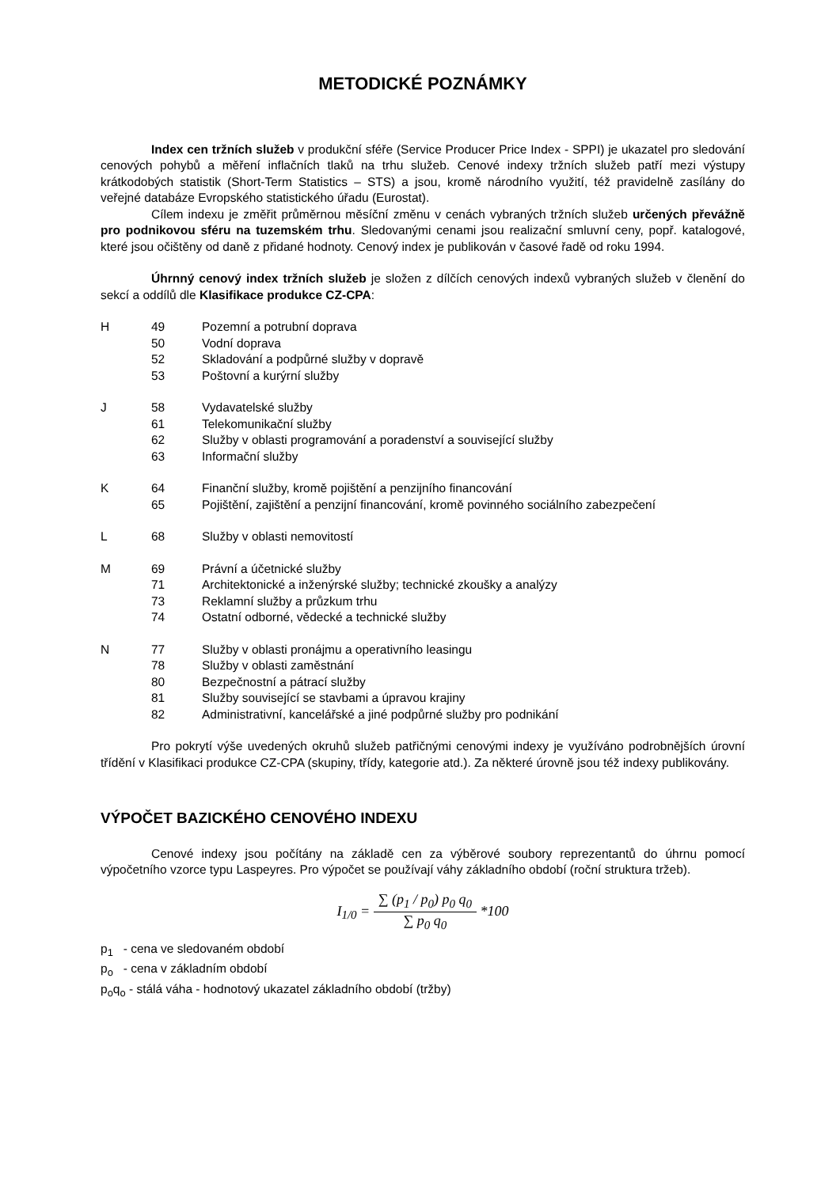METODICKÉ POZNÁMKY
Index cen tržních služeb v produkční sféře (Service Producer Price Index - SPPI) je ukazatel pro sledování cenových pohybů a měření inflačních tlaků na trhu služeb. Cenové indexy tržních služeb patří mezi výstupy krátkodobých statistik (Short-Term Statistics – STS) a jsou, kromě národního využití, též pravidelně zasílány do veřejné databáze Evropského statistického úřadu (Eurostat).
Cílem indexu je změřit průměrnou měsíční změnu v cenách vybraných tržních služeb určených převážně pro podnikovou sféru na tuzemském trhu. Sledovanými cenami jsou realizační smluvní ceny, popř. katalogové, které jsou očištěny od daně z přidané hodnoty. Cenový index je publikován v časové řadě od roku 1994.
Úhrnný cenový index tržních služeb je složen z dílčích cenových indexů vybraných služeb v členění do sekcí a oddílů dle Klasifikace produkce CZ-CPA:
| H | 49 | Pozemní a potrubní doprava |
| | 50 | Vodní doprava |
| | 52 | Skladování a podpůrné služby v dopravě |
| | 53 | Poštovní a kurýrní služby |
| J | 58 | Vydavatelské služby |
| | 61 | Telekomunikační služby |
| | 62 | Služby v oblasti programování a poradenství a související služby |
| | 63 | Informační služby |
| K | 64 | Finanční služby, kromě pojištění a penzijního financování |
| | 65 | Pojištění, zajištění a penzijní financování, kromě povinného sociálního zabezpečení |
| L | 68 | Služby v oblasti nemovitostí |
| M | 69 | Právní a účetnické služby |
| | 71 | Architektonické a inženýrské služby; technické zkoušky a analýzy |
| | 73 | Reklamní služby a průzkum trhu |
| | 74 | Ostatní odborné, vědecké a technické služby |
| N | 77 | Služby v oblasti pronájmu a operativního leasingu |
| | 78 | Služby v oblasti zaměstnání |
| | 80 | Bezpečnostní a pátrací služby |
| | 81 | Služby související se stavbami a úpravou krajiny |
| | 82 | Administrativní, kancelářské a jiné podpůrné služby pro podnikání |
Pro pokrytí výše uvedených okruhů služeb patřičnými cenovými indexy je využíváno podrobnějších úrovní třídění v Klasifikaci produkce CZ-CPA (skupiny, třídy, kategorie atd.). Za některé úrovně jsou též indexy publikovány.
VÝPOČET BAZICKÉHO CENOVÉHO INDEXU
Cenové indexy jsou počítány na základě cen za výběrové soubory reprezentantů do úhrnu pomocí výpočetního vzorce typu Laspeyres. Pro výpočet se používají váhy základního období (roční struktura tržeb).
I<sub>1/0</sub> = ∑ (p<sub>1</sub> / p<sub>0</sub>) p<sub>0</sub> q<sub>0</sub> ∑ p<sub>0</sub> q<sub>0</sub> *100
p<sub>1</sub> - cena ve sledovaném období
p<sub>o</sub> - cena v základním období
p<sub>o</sub>q<sub>o</sub> - stálá váha - hodnotový ukazatel základního období (tržby)